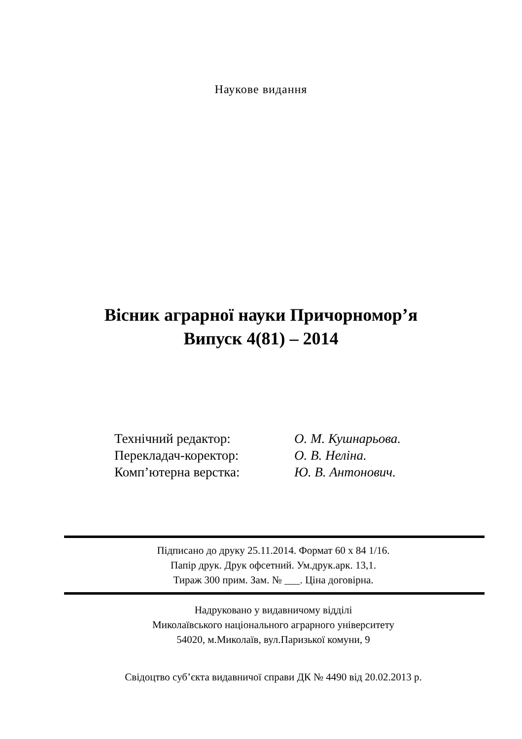Наукове видання
Вісник аграрної науки Причорномор’я
Випуск 4(81) – 2014
| Технічний редактор: | О. М. Кушнарьова. |
| Перекладач-коректор: | О. В. Неліна. |
| Комп’ютерна верстка: | Ю. В. Антонович. |
Підписано до друку 25.11.2014. Формат 60 x 84 1/16.
Папір друк. Друк офсетний. Ум.друк.арк. 13,1.
Тираж 300 прим. Зам. № ___. Ціна договірна.
Надруковано у видавничому відділі
Миколаївського національного аграрного університету
54020, м.Миколаїв, вул.Паризької комуни, 9
Свідоцтво суб’єкта видавничої справи ДК № 4490 від 20.02.2013 р.